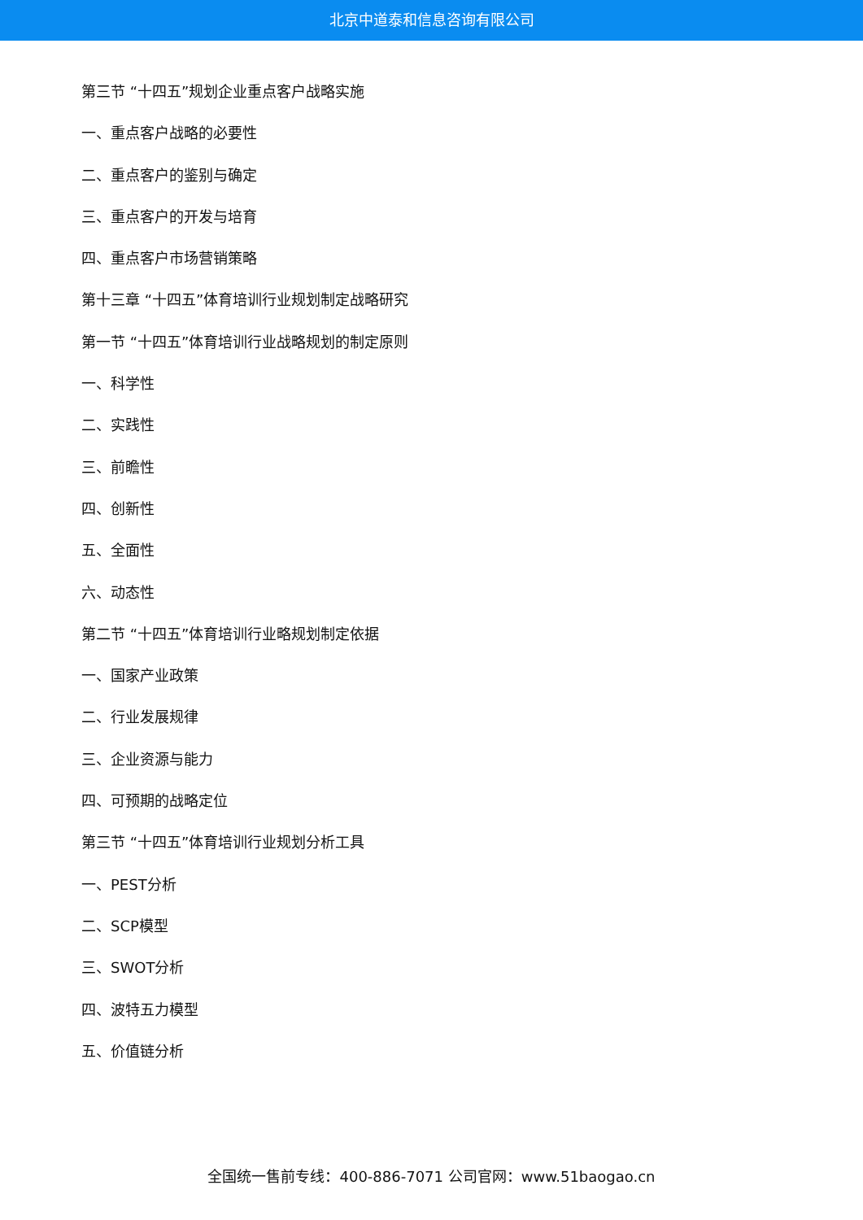北京中道泰和信息咨询有限公司
第三节 “十四五”规划企业重点客户战略实施
一、重点客户战略的必要性
二、重点客户的鉴别与确定
三、重点客户的开发与培育
四、重点客户市场营销策略
第十三章 “十四五”体育培训行业规划制定战略研究
第一节 “十四五”体育培训行业战略规划的制定原则
一、科学性
二、实践性
三、前瞻性
四、创新性
五、全面性
六、动态性
第二节 “十四五”体育培训行业略规划制定依据
一、国家产业政策
二、行业发展规律
三、企业资源与能力
四、可预期的战略定位
第三节 “十四五”体育培训行业规划分析工具
一、PEST分析
二、SCP模型
三、SWOT分析
四、波特五力模型
五、价值链分析
全国统一售前专线：400-886-7071 公司官网：www.51baogao.cn